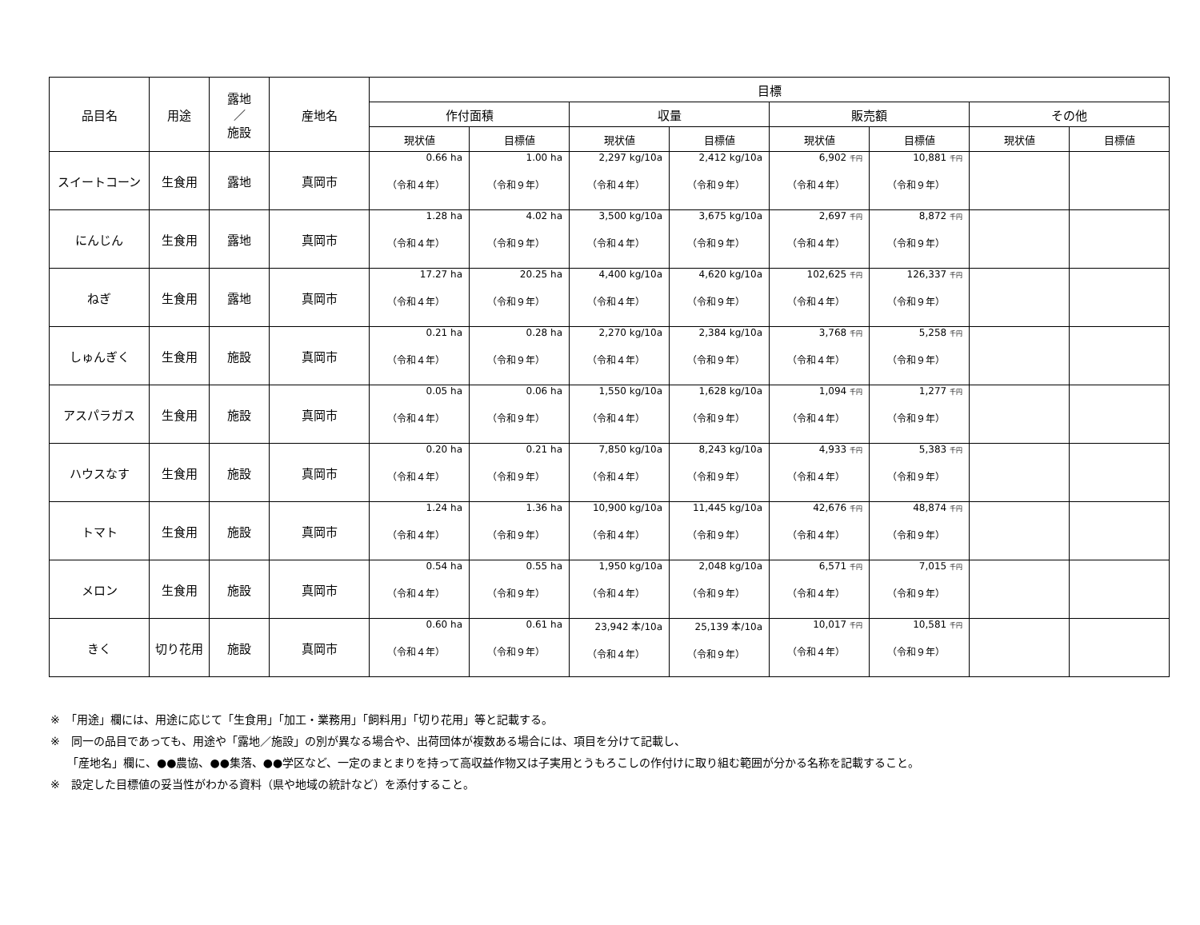| 品目名 | 用途 | 露地 ／ 施設 | 産地名 | 目標 | | | | | | | |
| --- | --- | --- | --- | --- | --- | --- | --- | --- | --- | --- | --- |
| | | | | 作付面積 | | 収量 | | 販売額 | | その他 | |
| | | | | 現状値 | 目標値 | 現状値 | 目標値 | 現状値 | 目標値 | 現状値 | 目標値 |
| スイートコーン | 生食用 | 露地 | 真岡市 | 0.66 ha （令和４年） | 1.00 ha （令和９年） | 2,297 kg/10a （令和４年） | 2,412 kg/10a （令和９年） | 6,902 千円 （令和４年） | 10,881 千円 （令和９年） | | |
| にんじん | 生食用 | 露地 | 真岡市 | 1.28 ha （令和４年） | 4.02 ha （令和９年） | 3,500 kg/10a （令和４年） | 3,675 kg/10a （令和９年） | 2,697 千円 （令和４年） | 8,872 千円 （令和９年） | | |
| ねぎ | 生食用 | 露地 | 真岡市 | 17.27 ha （令和４年） | 20.25 ha （令和９年） | 4,400 kg/10a （令和４年） | 4,620 kg/10a （令和９年） | 102,625 千円 （令和４年） | 126,337 千円 （令和９年） | | |
| しゅんぎく | 生食用 | 施設 | 真岡市 | 0.21 ha （令和４年） | 0.28 ha （令和９年） | 2,270 kg/10a （令和４年） | 2,384 kg/10a （令和９年） | 3,768 千円 （令和４年） | 5,258 千円 （令和９年） | | |
| アスパラガス | 生食用 | 施設 | 真岡市 | 0.05 ha （令和４年） | 0.06 ha （令和９年） | 1,550 kg/10a （令和４年） | 1,628 kg/10a （令和９年） | 1,094 千円 （令和４年） | 1,277 千円 （令和９年） | | |
| ハウスなす | 生食用 | 施設 | 真岡市 | 0.20 ha （令和４年） | 0.21 ha （令和９年） | 7,850 kg/10a （令和４年） | 8,243 kg/10a （令和９年） | 4,933 千円 （令和４年） | 5,383 千円 （令和９年） | | |
| トマト | 生食用 | 施設 | 真岡市 | 1.24 ha （令和４年） | 1.36 ha （令和９年） | 10,900 kg/10a （令和４年） | 11,445 kg/10a （令和９年） | 42,676 千円 （令和４年） | 48,874 千円 （令和９年） | | |
| メロン | 生食用 | 施設 | 真岡市 | 0.54 ha （令和４年） | 0.55 ha （令和９年） | 1,950 kg/10a （令和４年） | 2,048 kg/10a （令和９年） | 6,571 千円 （令和４年） | 7,015 千円 （令和９年） | | |
| きく | 切り花用 | 施設 | 真岡市 | 0.60 ha （令和４年） | 0.61 ha （令和９年） | 23,942 本/10a （令和４年） | 25,139 本/10a （令和９年） | 10,017 千円 （令和４年） | 10,581 千円 （令和９年） | | |
※　「用途」欄には、用途に応じて「生食用」「加工・業務用」「飼料用」「切り花用」等と記載する。
※　同一の品目であっても、用途や「露地／施設」の別が異なる場合や、出荷団体が複数ある場合には、項目を分けて記載し、
　　「産地名」欄に、●●農協、●●集落、●●学区など、一定のまとまりを持って高収益作物又は子実用とうもろこしの作付けに取り組む範囲が分かる名称を記載すること。
※　設定した目標値の妥当性がわかる資料（県や地域の統計など）を添付すること。